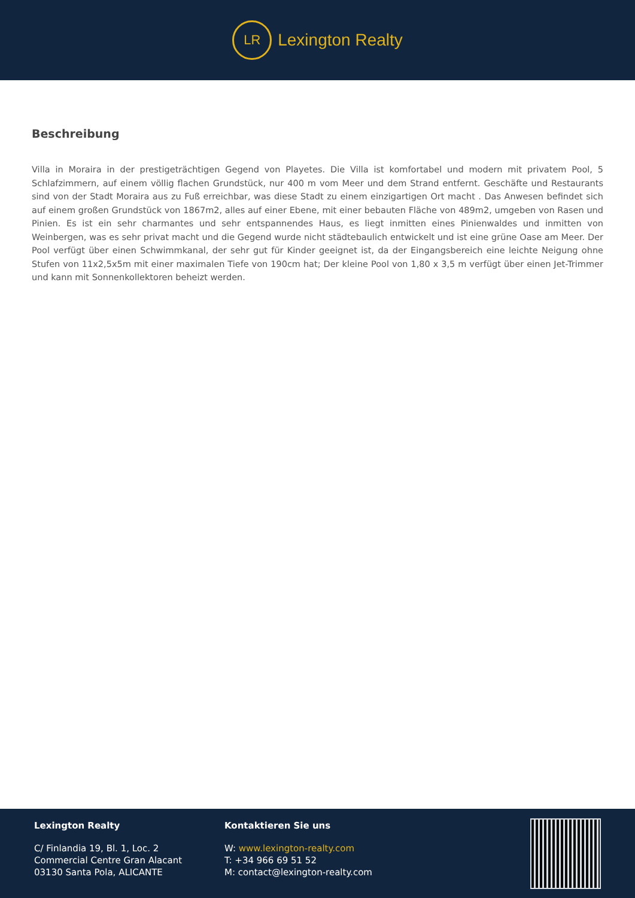LR
Lexington Realty
Beschreibung
Villa in Moraira in der prestigeträchtigen Gegend von Playetes. Die Villa ist komfortabel und modern mit privatem Pool, 5 Schlafzimmern, auf einem völlig flachen Grundstück, nur 400 m vom Meer und dem Strand entfernt. Geschäfte und Restaurants sind von der Stadt Moraira aus zu Fuß erreichbar, was diese Stadt zu einem einzigartigen Ort macht . Das Anwesen befindet sich auf einem großen Grundstück von 1867m2, alles auf einer Ebene, mit einer bebauten Fläche von 489m2, umgeben von Rasen und Pinien. Es ist ein sehr charmantes und sehr entspannendes Haus, es liegt inmitten eines Pinienwaldes und inmitten von Weinbergen, was es sehr privat macht und die Gegend wurde nicht städtebaulich entwickelt und ist eine grüne Oase am Meer. Der Pool verfügt über einen Schwimmkanal, der sehr gut für Kinder geeignet ist, da der Eingangsbereich eine leichte Neigung ohne Stufen von 11x2,5x5m mit einer maximalen Tiefe von 190cm hat; Der kleine Pool von 1,80 x 3,5 m verfügt über einen Jet-Trimmer und kann mit Sonnenkollektoren beheizt werden.
Lexington Realty
C/ Finlandia 19, Bl. 1, Loc. 2
Commercial Centre Gran Alacant
03130 Santa Pola, ALICANTE
Kontaktieren Sie uns
W: www.lexington-realty.com
T: +34 966 69 51 52
M: contact@lexington-realty.com